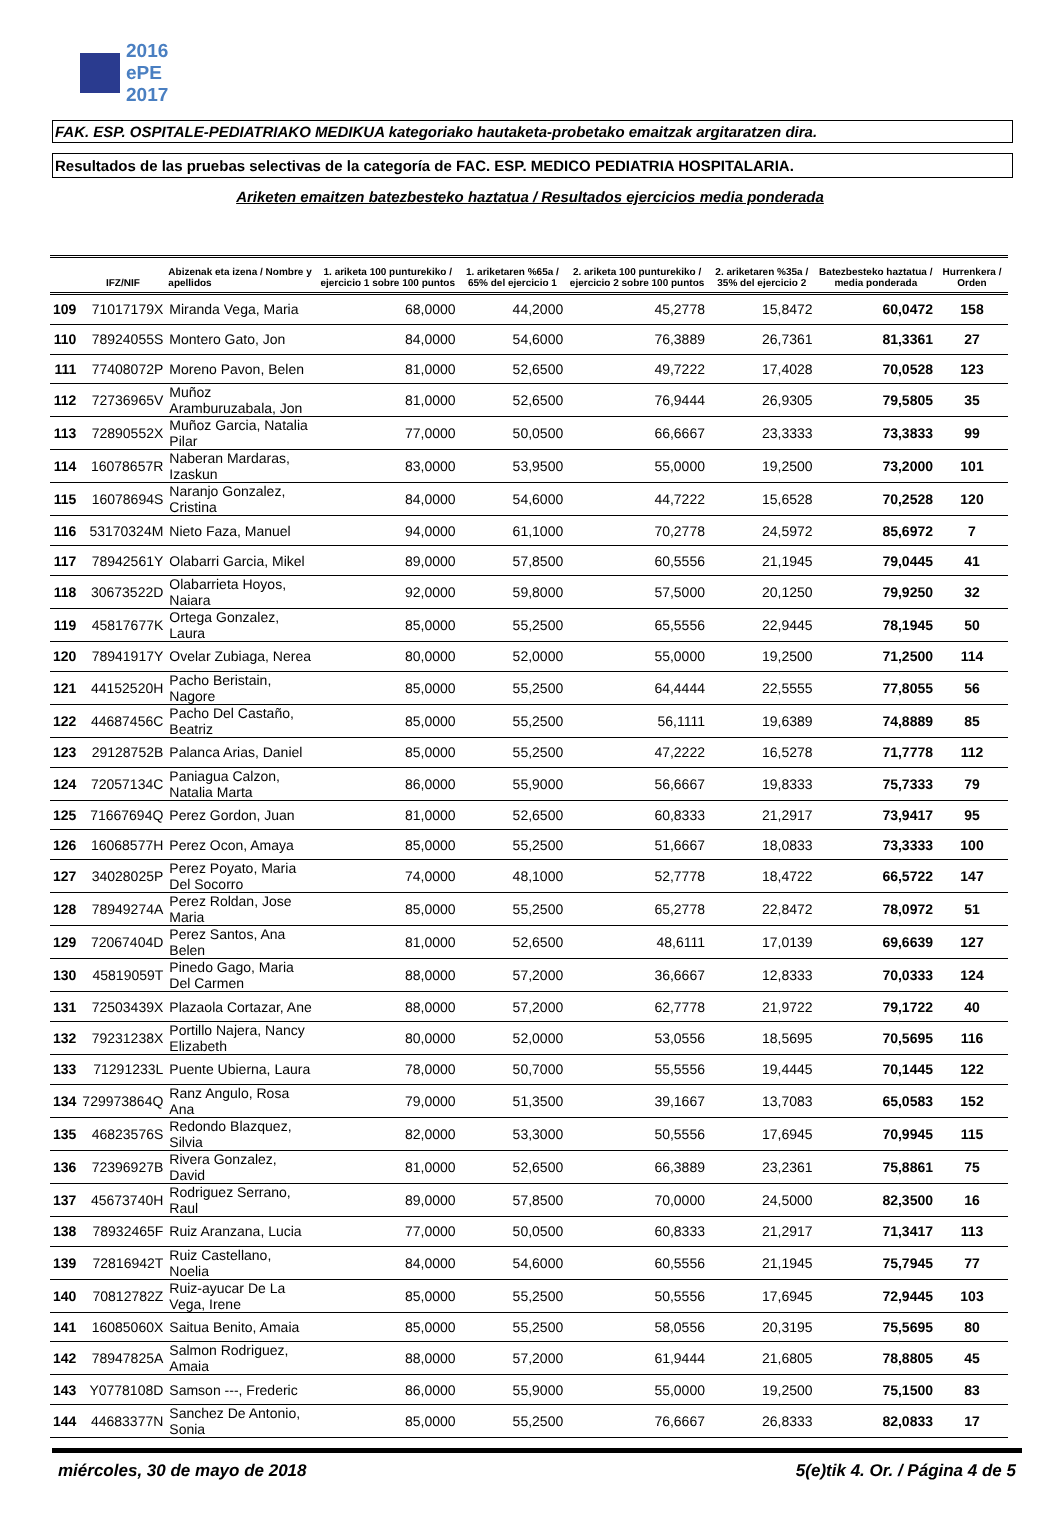2016
ePE
2017
FAK. ESP. OSPITALE-PEDIATRIAKO MEDIKUA kategoriako hautaketa-probetako emaitzak argitaratzen dira.
Resultados de las pruebas selectivas de la categoría de FAC. ESP. MEDICO PEDIATRIA HOSPITALARIA.
Ariketen emaitzen batezbesteko haztatua / Resultados ejercicios media ponderada
| | IFZ/NIF | Abizenak eta izena / Nombre y apellidos | 1. ariketa 100 punturekiko / ejercicio 1 sobre 100 puntos | 1. ariketaren %65a / 65% del ejercicio 1 | 2. ariketa 100 punturekiko / ejercicio 2 sobre 100 puntos | 2. ariketaren %35a / 35% del ejercicio 2 | Batezbesteko haztatua / media ponderada | Hurrenkera / Orden |
| --- | --- | --- | --- | --- | --- | --- | --- | --- |
| 109 | 71017179X | Miranda Vega, Maria | 68,0000 | 44,2000 | 45,2778 | 15,8472 | 60,0472 | 158 |
| 110 | 78924055S | Montero Gato, Jon | 84,0000 | 54,6000 | 76,3889 | 26,7361 | 81,3361 | 27 |
| 111 | 77408072P | Moreno Pavon, Belen | 81,0000 | 52,6500 | 49,7222 | 17,4028 | 70,0528 | 123 |
| 112 | 72736965V | Muñoz Aramburuzabala, Jon | 81,0000 | 52,6500 | 76,9444 | 26,9305 | 79,5805 | 35 |
| 113 | 72890552X | Muñoz Garcia, Natalia Pilar | 77,0000 | 50,0500 | 66,6667 | 23,3333 | 73,3833 | 99 |
| 114 | 16078657R | Naberan Mardaras, Izaskun | 83,0000 | 53,9500 | 55,0000 | 19,2500 | 73,2000 | 101 |
| 115 | 16078694S | Naranjo Gonzalez, Cristina | 84,0000 | 54,6000 | 44,7222 | 15,6528 | 70,2528 | 120 |
| 116 | 53170324M | Nieto Faza, Manuel | 94,0000 | 61,1000 | 70,2778 | 24,5972 | 85,6972 | 7 |
| 117 | 78942561Y | Olabarri Garcia, Mikel | 89,0000 | 57,8500 | 60,5556 | 21,1945 | 79,0445 | 41 |
| 118 | 30673522D | Olabarrieta Hoyos, Naiara | 92,0000 | 59,8000 | 57,5000 | 20,1250 | 79,9250 | 32 |
| 119 | 45817677K | Ortega Gonzalez, Laura | 85,0000 | 55,2500 | 65,5556 | 22,9445 | 78,1945 | 50 |
| 120 | 78941917Y | Ovelar Zubiaga, Nerea | 80,0000 | 52,0000 | 55,0000 | 19,2500 | 71,2500 | 114 |
| 121 | 44152520H | Pacho Beristain, Nagore | 85,0000 | 55,2500 | 64,4444 | 22,5555 | 77,8055 | 56 |
| 122 | 44687456C | Pacho Del Castaño, Beatriz | 85,0000 | 55,2500 | 56,1111 | 19,6389 | 74,8889 | 85 |
| 123 | 29128752B | Palanca Arias, Daniel | 85,0000 | 55,2500 | 47,2222 | 16,5278 | 71,7778 | 112 |
| 124 | 72057134C | Paniagua Calzon, Natalia Marta | 86,0000 | 55,9000 | 56,6667 | 19,8333 | 75,7333 | 79 |
| 125 | 71667694Q | Perez Gordon, Juan | 81,0000 | 52,6500 | 60,8333 | 21,2917 | 73,9417 | 95 |
| 126 | 16068577H | Perez Ocon, Amaya | 85,0000 | 55,2500 | 51,6667 | 18,0833 | 73,3333 | 100 |
| 127 | 34028025P | Perez Poyato, Maria Del Socorro | 74,0000 | 48,1000 | 52,7778 | 18,4722 | 66,5722 | 147 |
| 128 | 78949274A | Perez Roldan, Jose Maria | 85,0000 | 55,2500 | 65,2778 | 22,8472 | 78,0972 | 51 |
| 129 | 72067404D | Perez Santos, Ana Belen | 81,0000 | 52,6500 | 48,6111 | 17,0139 | 69,6639 | 127 |
| 130 | 45819059T | Pinedo Gago, Maria Del Carmen | 88,0000 | 57,2000 | 36,6667 | 12,8333 | 70,0333 | 124 |
| 131 | 72503439X | Plazaola Cortazar, Ane | 88,0000 | 57,2000 | 62,7778 | 21,9722 | 79,1722 | 40 |
| 132 | 79231238X | Portillo Najera, Nancy Elizabeth | 80,0000 | 52,0000 | 53,0556 | 18,5695 | 70,5695 | 116 |
| 133 | 71291233L | Puente Ubierna, Laura | 78,0000 | 50,7000 | 55,5556 | 19,4445 | 70,1445 | 122 |
| 134 | 729973864Q | Ranz Angulo, Rosa Ana | 79,0000 | 51,3500 | 39,1667 | 13,7083 | 65,0583 | 152 |
| 135 | 46823576S | Redondo Blazquez, Silvia | 82,0000 | 53,3000 | 50,5556 | 17,6945 | 70,9945 | 115 |
| 136 | 72396927B | Rivera Gonzalez, David | 81,0000 | 52,6500 | 66,3889 | 23,2361 | 75,8861 | 75 |
| 137 | 45673740H | Rodriguez Serrano, Raul | 89,0000 | 57,8500 | 70,0000 | 24,5000 | 82,3500 | 16 |
| 138 | 78932465F | Ruiz Aranzana, Lucia | 77,0000 | 50,0500 | 60,8333 | 21,2917 | 71,3417 | 113 |
| 139 | 72816942T | Ruiz Castellano, Noelia | 84,0000 | 54,6000 | 60,5556 | 21,1945 | 75,7945 | 77 |
| 140 | 70812782Z | Ruiz-ayucar De La Vega, Irene | 85,0000 | 55,2500 | 50,5556 | 17,6945 | 72,9445 | 103 |
| 141 | 16085060X | Saitua Benito, Amaia | 85,0000 | 55,2500 | 58,0556 | 20,3195 | 75,5695 | 80 |
| 142 | 78947825A | Salmon Rodriguez, Amaia | 88,0000 | 57,2000 | 61,9444 | 21,6805 | 78,8805 | 45 |
| 143 | Y0778108D | Samson ---, Frederic | 86,0000 | 55,9000 | 55,0000 | 19,2500 | 75,1500 | 83 |
| 144 | 44683377N | Sanchez De Antonio, Sonia | 85,0000 | 55,2500 | 76,6667 | 26,8333 | 82,0833 | 17 |
miércoles, 30 de mayo de 2018 5(e)tik 4. Or. / Página 4 de 5